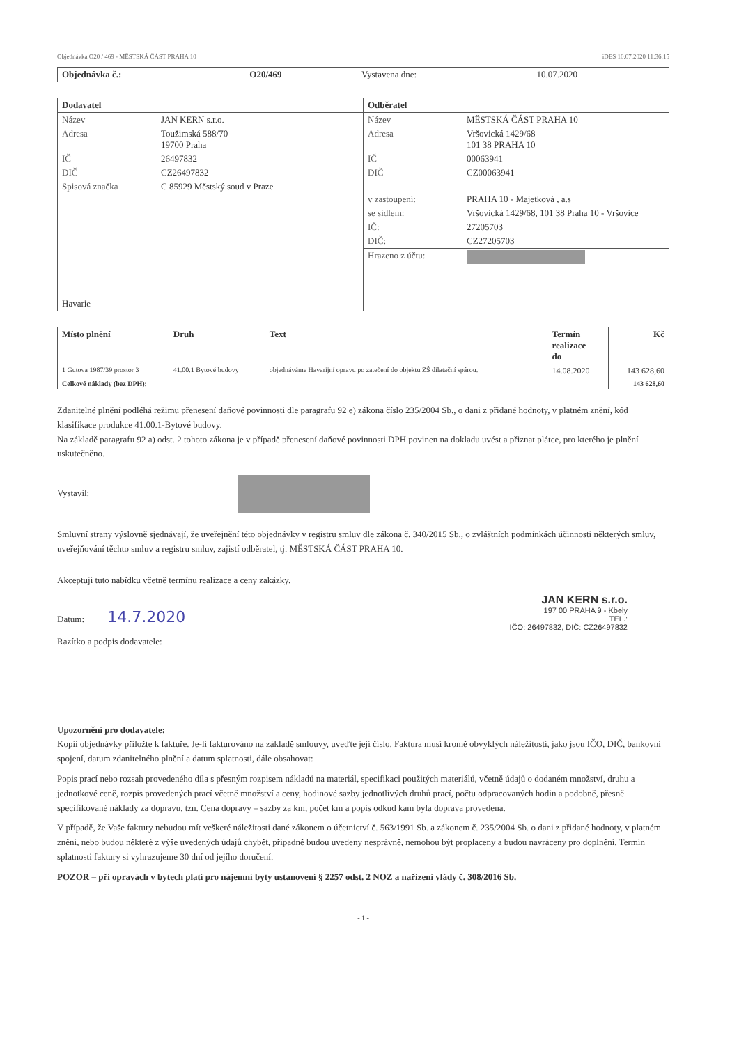Objednávka O20 / 469 - MĚSTSKÁ ČÁST PRAHA 10 iDES 10.07.2020 11:36:15
| Objednávka č.: | O20/469 | Vystavena dne: | 10.07.2020 |
| Dodavatel | |
| --- | --- |
| Název | JAN KERN s.r.o. |
| Adresa | Toužimská 588/70 19700 Praha |
| IČ | 26497832 |
| DIČ | CZ26497832 |
| Spisová značka | C 85929 Městský soud v Praze |
| Havarie | |
| Odběratel | |
| --- | --- |
| Název | MĚSTSKÁ ČÁST PRAHA 10 |
| Adresa | Vršovická 1429/68 101 38 PRAHA 10 |
| IČ | 00063941 |
| DIČ | CZ00063941 |
| v zastoupení: | PRAHA 10 - Majetková , a.s |
| se sídlem: | Vršovická 1429/68, 101 38 Praha 10 - Vršovice |
| IČ: | 27205703 |
| DIČ: | CZ27205703 |
| Hrazeno z účtu: | |
| Místo plnění | Druh | Text | Termín realizace do | Kč |
| --- | --- | --- | --- | --- |
| 1 Gutova 1987/39 prostor 3 | 41.00.1 Bytové budovy | objednáváme Havarijní opravu po zatečení do objektu ZŠ dilatační spárou. | 14.08.2020 | 143 628,60 |
| Celkové náklady (bez DPH): | | | | 143 628,60 |
Zdanitelné plnění podléhá režimu přenesení daňové povinnosti dle paragrafu 92 e) zákona číslo 235/2004 Sb., o dani z přidané hodnoty, v platném znění, kód klasifikace produkce 41.00.1-Bytové budovy.
Na základě paragrafu 92 a) odst. 2 tohoto zákona je v případě přenesení daňové povinnosti DPH povinen na dokladu uvést a přiznat plátce, pro kterého je plnění uskutečněno.
Vystavil:
Smluvní strany výslovně sjednávají, že uveřejnění této objednávky v registru smluv dle zákona č. 340/2015 Sb., o zvláštních podmínkách účinnosti některých smluv, uveřejňování těchto smluv a registru smluv, zajistí odběratel, tj. MĚSTSKÁ ČÁST PRAHA 10.
Akceptuji tuto nabídku včetně termínu realizace a ceny zakázky.
JAN KERN s.r.o.
197 00 PRAHA 9 - Kbely
TEL.:
IČO: 26497832, DIČ: CZ26497832
Datum: 14.7.2020
Razítko a podpis dodavatele:
Upozornění pro dodavatele:
Kopii objednávky přiložte k faktuře. Je-li fakturováno na základě smlouvy, uveďte její číslo. Faktura musí kromě obvyklých náležitostí, jako jsou IČO, DIČ, bankovní spojení, datum zdanitelného plnění a datum splatnosti, dále obsahovat:
Popis prací nebo rozsah provedeného díla s přesným rozpisem nákladů na materiál, specifikaci použitých materiálů, včetně údajů o dodaném množství, druhu a jednotkové ceně, rozpis provedených prací včetně množství a ceny, hodinové sazby jednotlivých druhů prací, počtu odpracovaných hodin a podobně, přesně specifikované náklady za dopravu, tzn. Cena dopravy – sazby za km, počet km a popis odkud kam byla doprava provedena.
V případě, že Vaše faktury nebudou mít veškeré náležitosti dané zákonem o účetnictví č. 563/1991 Sb. a zákonem č. 235/2004 Sb. o dani z přidané hodnoty, v platném znění, nebo budou některé z výše uvedených údajů chybět, případně budou uvedeny nesprávně, nemohou být proplaceny a budou navráceny pro doplnění. Termín splatnosti faktury si vyhrazujeme 30 dní od jejího doručení.
POZOR – při opravách v bytech platí pro nájemní byty ustanovení § 2257 odst. 2 NOZ a nařízení vlády č. 308/2016 Sb.
- 1 -